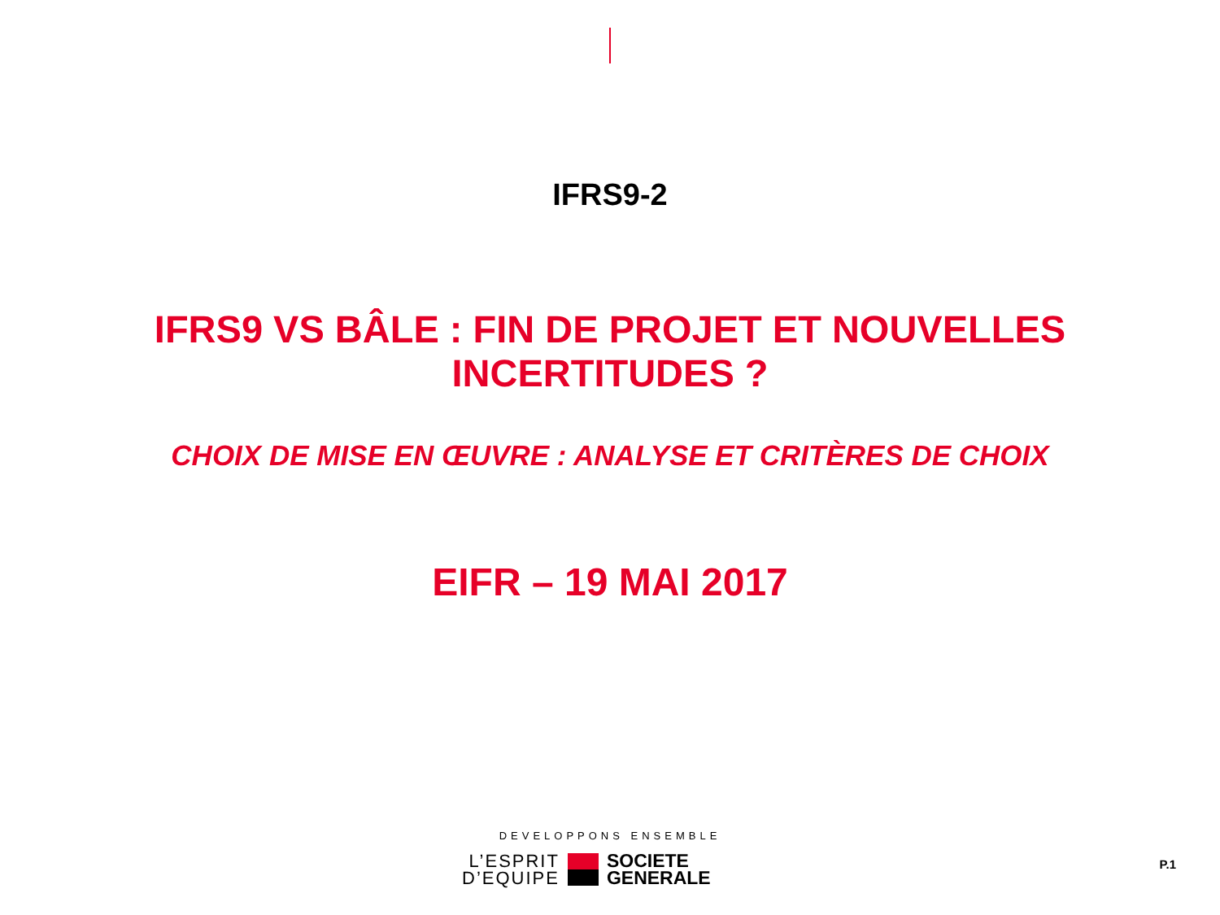IFRS9-2
IFRS9 VS BÂLE : FIN DE PROJET ET NOUVELLES
INCERTITUDES ?
CHOIX DE MISE EN ŒUVRE : ANALYSE ET CRITÈRES DE CHOIX
EIFR – 19 MAI 2017
DEVELOPPONS ENSEMBLE
L’ESPRIT
D’EQUIPE
SOCIETE
GENERALE
P.1